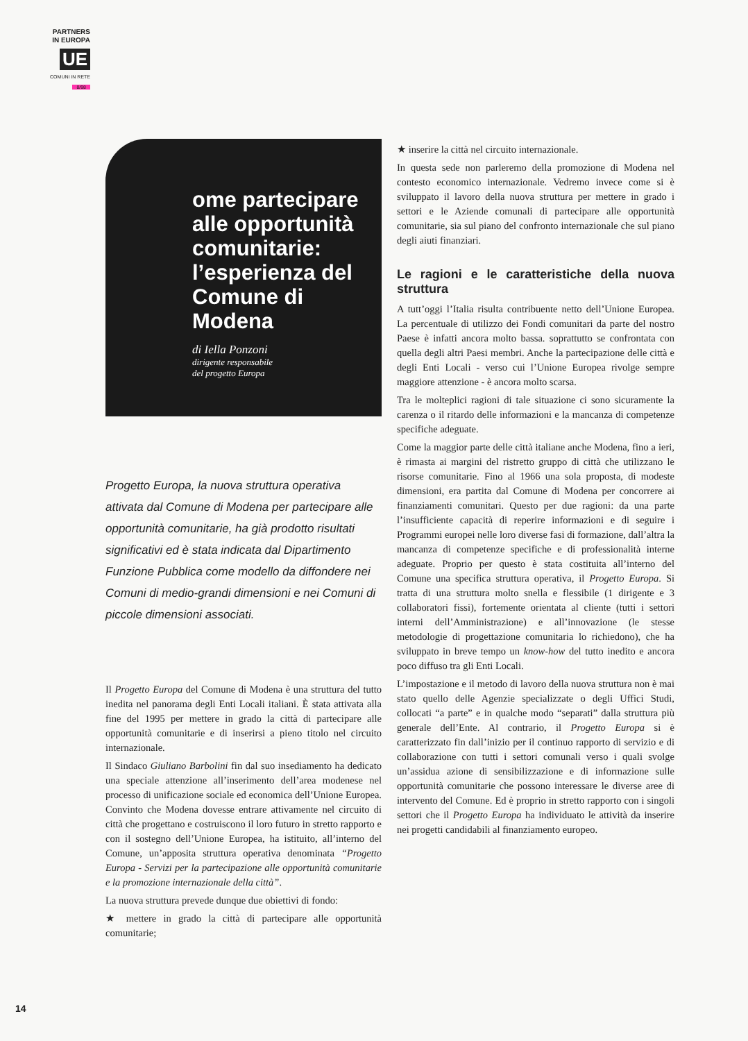PARTNERS
IN EUROPA
UE
COMUNI IN RETE
8/98
ome partecipare alle opportunità comunitarie: l’esperienza del Comune di Modena
di Iella Ponzoni
dirigente responsabile
del progetto Europa
Progetto Europa, la nuova struttura operativa attivata dal Comune di Modena per partecipare alle opportunità comunitarie, ha già prodotto risultati significativi ed è stata indicata dal Dipartimento Funzione Pubblica come modello da diffondere nei Comuni di medio-grandi dimensioni e nei Comuni di piccole dimensioni associati.
Il Progetto Europa del Comune di Modena è una struttura del tutto inedita nel panorama degli Enti Locali italiani. È stata attivata alla fine del 1995 per mettere in grado la città di partecipare alle opportunità comunitarie e di inserirsi a pieno titolo nel circuito internazionale.
Il Sindaco Giuliano Barbolini fin dal suo insediamento ha dedicato una speciale attenzione all’inserimento dell’area modenese nel processo di unificazione sociale ed economica dell’Unione Europea. Convinto che Modena dovesse entrare attivamente nel circuito di città che progettano e costruiscono il loro futuro in stretto rapporto e con il sostegno dell’Unione Europea, ha istituito, all’interno del Comune, un’apposita struttura operativa denominata “Progetto Europa - Servizi per la partecipazione alle opportunità comunitarie e la promozione internazionale della città”.
La nuova struttura prevede dunque due obiettivi di fondo:
★ mettere in grado la città di partecipare alle opportunità comunitarie;
★ inserire la città nel circuito internazionale.
In questa sede non parleremo della promozione di Modena nel contesto economico internazionale. Vedremo invece come si è sviluppato il lavoro della nuova struttura per mettere in grado i settori e le Aziende comunali di partecipare alle opportunità comunitarie, sia sul piano del confronto internazionale che sul piano degli aiuti finanziari.
Le ragioni e le caratteristiche della nuova struttura
A tutt’oggi l’Italia risulta contribuente netto dell’Unione Europea. La percentuale di utilizzo dei Fondi comunitari da parte del nostro Paese è infatti ancora molto bassa. soprattutto se confrontata con quella degli altri Paesi membri. Anche la partecipazione delle città e degli Enti Locali - verso cui l’Unione Europea rivolge sempre maggiore attenzione - è ancora molto scarsa.
Tra le molteplici ragioni di tale situazione ci sono sicuramente la carenza o il ritardo delle informazioni e la mancanza di competenze specifiche adeguate.
Come la maggior parte delle città italiane anche Modena, fino a ieri, è rimasta ai margini del ristretto gruppo di città che utilizzano le risorse comunitarie. Fino al 1966 una sola proposta, di modeste dimensioni, era partita dal Comune di Modena per concorrere ai finanziamenti comunitari. Questo per due ragioni: da una parte l’insufficiente capacità di reperire informazioni e di seguire i Programmi europei nelle loro diverse fasi di formazione, dall’altra la mancanza di competenze specifiche e di professionalità interne adeguate. Proprio per questo è stata costituita all’interno del Comune una specifica struttura operativa, il Progetto Europa. Si tratta di una struttura molto snella e flessibile (1 dirigente e 3 collaboratori fissi), fortemente orientata al cliente (tutti i settori interni dell’Amministrazione) e all’innovazione (le stesse metodologie di progettazione comunitaria lo richiedono), che ha sviluppato in breve tempo un know-how del tutto inedito e ancora poco diffuso tra gli Enti Locali.
L’impostazione e il metodo di lavoro della nuova struttura non è mai stato quello delle Agenzie specializzate o degli Uffici Studi, collocati “a parte” e in qualche modo “separati” dalla struttura più generale dell’Ente. Al contrario, il Progetto Europa si è caratterizzato fin dall’inizio per il continuo rapporto di servizio e di collaborazione con tutti i settori comunali verso i quali svolge un’assidua azione di sensibilizzazione e di informazione sulle opportunità comunitarie che possono interessare le diverse aree di intervento del Comune. Ed è proprio in stretto rapporto con i singoli settori che il Progetto Europa ha individuato le attività da inserire nei progetti candidabili al finanziamento europeo.
14